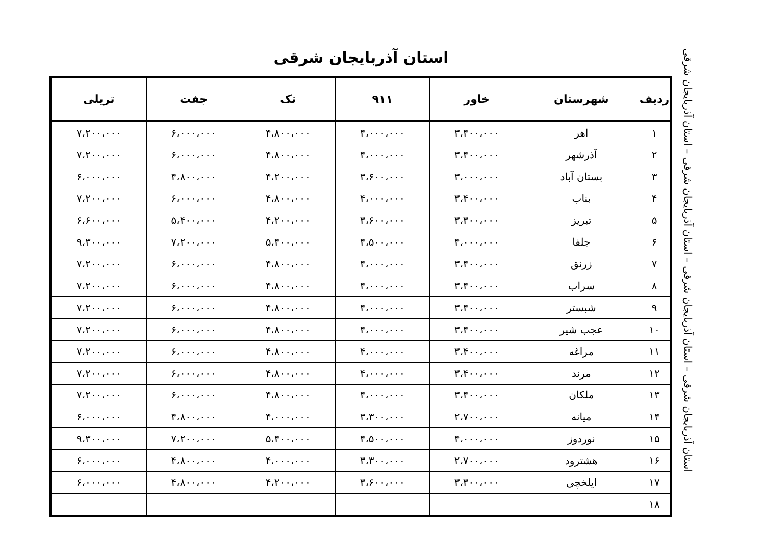استان آذربایجان شرقی
| ردیف | شهرستان | خاور | ۹۱۱ | تک | جفت | تریلی |
| --- | --- | --- | --- | --- | --- | --- |
| ۱ | اهر | ۳،۴۰۰،۰۰۰ | ۴،۰۰۰،۰۰۰ | ۴،۸۰۰،۰۰۰ | ۶،۰۰۰،۰۰۰ | ۷،۲۰۰،۰۰۰ |
| ۲ | آذرشهر | ۳،۴۰۰،۰۰۰ | ۴،۰۰۰،۰۰۰ | ۴،۸۰۰،۰۰۰ | ۶،۰۰۰،۰۰۰ | ۷،۲۰۰،۰۰۰ |
| ۳ | بستان آباد | ۳،۰۰۰،۰۰۰ | ۳،۶۰۰،۰۰۰ | ۴،۲۰۰،۰۰۰ | ۴،۸۰۰،۰۰۰ | ۶،۰۰۰،۰۰۰ |
| ۴ | بناب | ۳،۴۰۰،۰۰۰ | ۴،۰۰۰،۰۰۰ | ۴،۸۰۰،۰۰۰ | ۶،۰۰۰،۰۰۰ | ۷،۲۰۰،۰۰۰ |
| ۵ | تبریز | ۳،۳۰۰،۰۰۰ | ۳،۶۰۰،۰۰۰ | ۴،۲۰۰،۰۰۰ | ۵،۴۰۰،۰۰۰ | ۶،۶۰۰،۰۰۰ |
| ۶ | جلفا | ۴،۰۰۰،۰۰۰ | ۴،۵۰۰،۰۰۰ | ۵،۴۰۰،۰۰۰ | ۷،۲۰۰،۰۰۰ | ۹،۳۰۰،۰۰۰ |
| ۷ | زرنق | ۳،۴۰۰،۰۰۰ | ۴،۰۰۰،۰۰۰ | ۴،۸۰۰،۰۰۰ | ۶،۰۰۰،۰۰۰ | ۷،۲۰۰،۰۰۰ |
| ۸ | سراب | ۳،۴۰۰،۰۰۰ | ۴،۰۰۰،۰۰۰ | ۴،۸۰۰،۰۰۰ | ۶،۰۰۰،۰۰۰ | ۷،۲۰۰،۰۰۰ |
| ۹ | شبستر | ۳،۴۰۰،۰۰۰ | ۴،۰۰۰،۰۰۰ | ۴،۸۰۰،۰۰۰ | ۶،۰۰۰،۰۰۰ | ۷،۲۰۰،۰۰۰ |
| ۱۰ | عجب شیر | ۳،۴۰۰،۰۰۰ | ۴،۰۰۰،۰۰۰ | ۴،۸۰۰،۰۰۰ | ۶،۰۰۰،۰۰۰ | ۷،۲۰۰،۰۰۰ |
| ۱۱ | مراغه | ۳،۴۰۰،۰۰۰ | ۴،۰۰۰،۰۰۰ | ۴،۸۰۰،۰۰۰ | ۶،۰۰۰،۰۰۰ | ۷،۲۰۰،۰۰۰ |
| ۱۲ | مرند | ۳،۴۰۰،۰۰۰ | ۴،۰۰۰،۰۰۰ | ۴،۸۰۰،۰۰۰ | ۶،۰۰۰،۰۰۰ | ۷،۲۰۰،۰۰۰ |
| ۱۳ | ملکان | ۳،۴۰۰،۰۰۰ | ۴،۰۰۰،۰۰۰ | ۴،۸۰۰،۰۰۰ | ۶،۰۰۰،۰۰۰ | ۷،۲۰۰،۰۰۰ |
| ۱۴ | میانه | ۲،۷۰۰،۰۰۰ | ۳،۳۰۰،۰۰۰ | ۴،۰۰۰،۰۰۰ | ۴،۸۰۰،۰۰۰ | ۶،۰۰۰،۰۰۰ |
| ۱۵ | نوردوز | ۴،۰۰۰،۰۰۰ | ۴،۵۰۰،۰۰۰ | ۵،۴۰۰،۰۰۰ | ۷،۲۰۰،۰۰۰ | ۹،۳۰۰،۰۰۰ |
| ۱۶ | هشترود | ۲،۷۰۰،۰۰۰ | ۳،۳۰۰،۰۰۰ | ۴،۰۰۰،۰۰۰ | ۴،۸۰۰،۰۰۰ | ۶،۰۰۰،۰۰۰ |
| ۱۷ | ایلخچی | ۳،۳۰۰،۰۰۰ | ۳،۶۰۰،۰۰۰ | ۴،۲۰۰،۰۰۰ | ۴،۸۰۰،۰۰۰ | ۶،۰۰۰،۰۰۰ |
| ۱۸ | | | | | | |
استان آذربایجان شرقی – استان آذربایجان شرقی – استان آذربایجان شرقی – استان آذربایجان شرقی